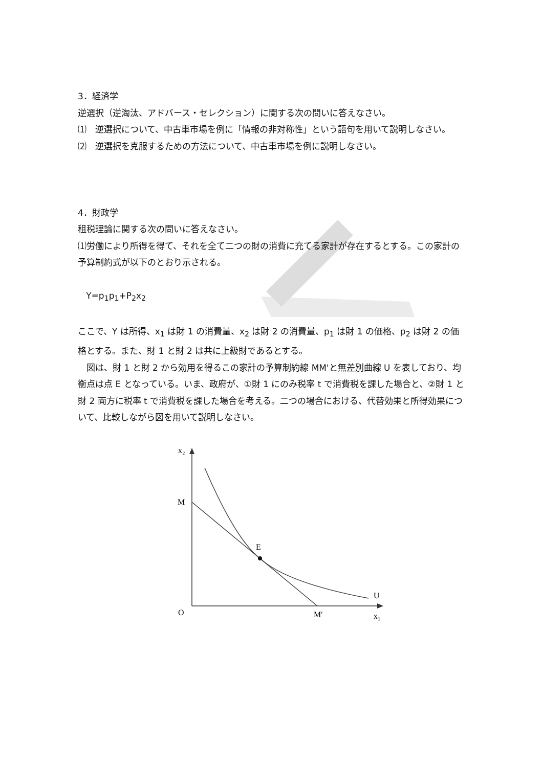3．経済学
逆選択（逆淘汰、アドバース・セレクション）に関する次の問いに答えなさい。
⑴　逆選択について、中古車市場を例に「情報の非対称性」という語句を用いて説明しなさい。
⑵　逆選択を克服するための方法について、中古車市場を例に説明しなさい。
4．財政学
租税理論に関する次の問いに答えなさい。
⑴労働により所得を得て、それを全て二つの財の消費に充てる家計が存在するとする。この家計の予算制約式が以下のとおり示される。
Y=p<sub>1</sub>p<sub>1</sub>+P<sub>2</sub>x<sub>2</sub>
ここで、Y は所得、x<sub>1</sub> は財 1 の消費量、x<sub>2</sub> は財 2 の消費量、p<sub>1</sub> は財 1 の価格、p<sub>2</sub> は財 2 の価格とする。また、財 1 と財 2 は共に上級財であるとする。
　図は、財 1 と財 2 から効用を得るこの家計の予算制約線 MM'と無差別曲線 U を表しており、均衡点は点 E となっている。いま、政府が、①財 1 にのみ税率 t で消費税を課した場合と、②財 1 と財 2 両方に税率 t で消費税を課した場合を考える。二つの場合における、代替効果と所得効果について、比較しながら図を用いて説明しなさい。
x₂
M
E
U
O
M′
x₁